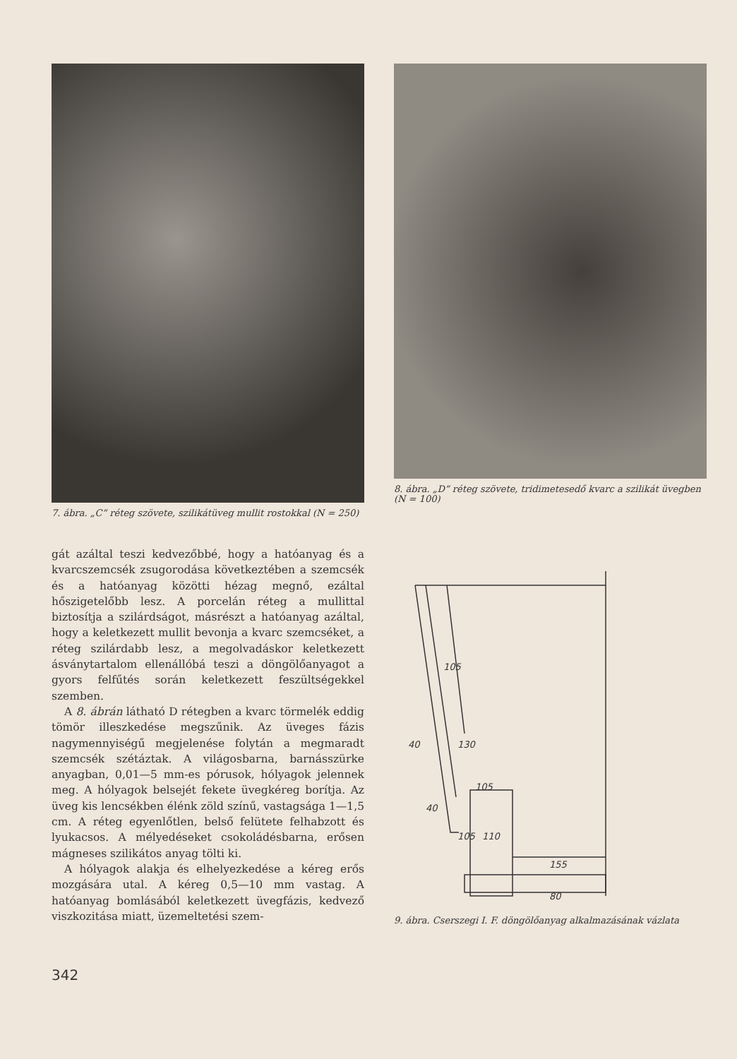7. ábra. „C” réteg szövete, szilikátüveg mullit rostokkal (N = 250)
gát azáltal teszi kedvezőbbé, hogy a hatóanyag és a kvarcszemcsék zsugorodása következtében a szemcsék és a hatóanyag közötti hézag megnő, ezáltal hőszigetelőbb lesz. A porcelán réteg a mullittal biztosítja a szilárdságot, másrészt a hatóanyag azáltal, hogy a keletkezett mullit bevonja a kvarc szemcséket, a réteg szilárdabb lesz, a megolvadáskor keletkezett ásványtartalom ellenállóbá teszi a döngölőanyagot a gyors felfűtés során keletkezett feszültségekkel szemben.
A 8. ábrán látható D rétegben a kvarc törmelék eddig tömör illeszkedése megszűnik. Az üveges fázis nagymennyiségű megjelenése folytán a megmaradt szemcsék szétáztak. A világosbarna, barnásszürke anyagban, 0,01—5 mm-es pórusok, hólyagok jelennek meg. A hólyagok belsejét fekete üvegkéreg borítja. Az üveg kis lencsékben élénk zöld színű, vastagsága 1—1,5 cm. A réteg egyenlőtlen, belső felütete felhabzott és lyukacsos. A mélyedéseket csokoládésbarna, erősen mágneses szilikátos anyag tölti ki.
A hólyagok alakja és elhelyezkedése a kéreg erős mozgására utal. A kéreg 0,5—10 mm vastag. A hatóanyag bomlásából keletkezett üvegfázis, kedvező viszkozitása miatt, üzemeltetési szem-
342
8. ábra. „D” réteg szövete, tridimetesedő kvarc a szilikát üvegben (N = 100)
105
40
130
105
40
105
110
155
80
9. ábra. Cserszegi I. F. döngölőanyag alkalmazásának vázlata